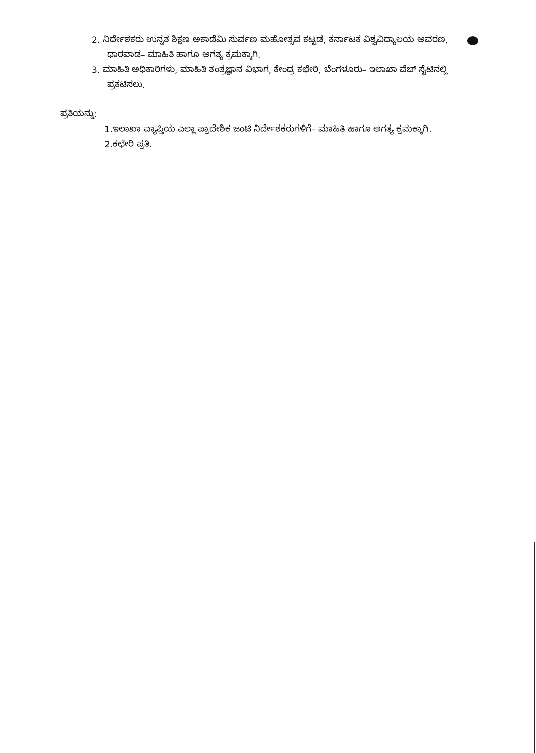2. ನಿರ್ದೇಶಕರು ಉನ್ನತ ಶಿಕ್ಷಣ ಅಕಾಡೆಮಿ ಸುರ್ವಣ ಮಹೋತ್ಸವ ಕಟ್ಟಡ, ಕರ್ನಾಟಕ ವಿಶ್ವವಿದ್ಯಾಲಯ ಅವರಣ, ಧಾರವಾಡ– ಮಾಹಿತಿ ಹಾಗೂ ಅಗತ್ಯ ಕ್ರಮಕ್ಕಾಗಿ.
3. ಮಾಹಿತಿ ಅಧಿಕಾರಿಗಳು, ಮಾಹಿತಿ ತಂತ್ರಜ್ಞಾನ ವಿಭಾಗ, ಕೇಂದ್ರ ಕಛೇರಿ, ಬೆಂಗಳೂರು– ಇಲಾಖಾ ವೆಬ್ ಸೈಟಿನಲ್ಲಿ ಪ್ರಕಟಿಸಲು.
ಪ್ರತಿಯನ್ನು:
1.ಇಲಾಖಾ ವ್ಯಾಪ್ತಿಯ ಎಲ್ಲಾ ಪ್ರಾದೇಶಿಕ ಜಂಟಿ ನಿರ್ದೇಶಕರುಗಳಿಗೆ– ಮಾಹಿತಿ ಹಾಗೂ ಅಗತ್ಯ ಕ್ರಮಕ್ಕಾಗಿ.
2.ಕಛೇರಿ ಪ್ರತಿ.